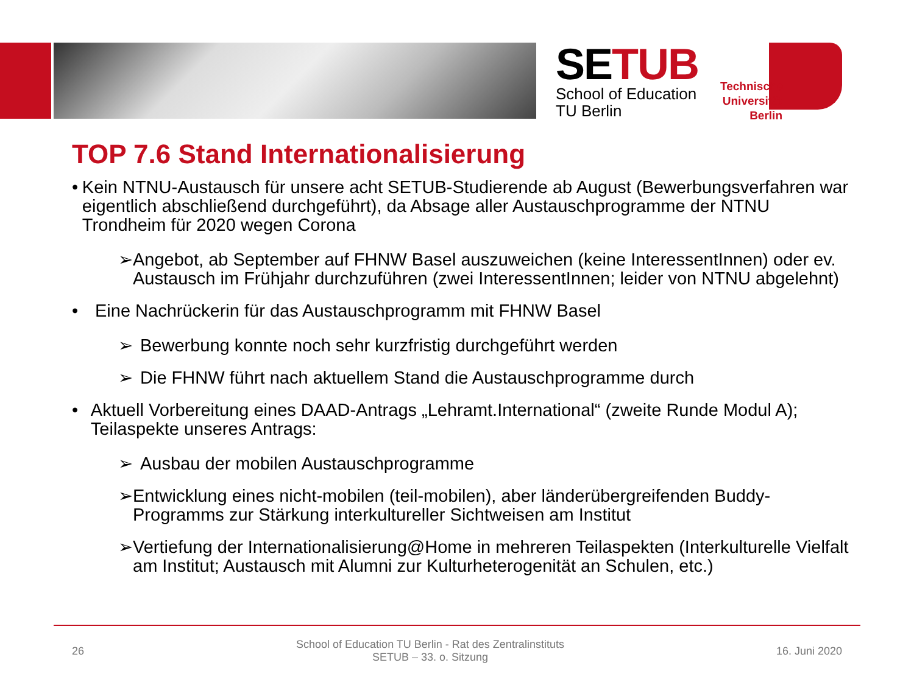SETUB
School of Education
TU Berlin
Technische Universität Berlin
TOP 7.6 Stand Internationalisierung
• Kein NTNU-Austausch für unsere acht SETUB-Studierende ab August (Bewerbungsverfahren war eigentlich abschließend durchgeführt), da Absage aller Austauschprogramme der NTNU Trondheim für 2020 wegen Corona
➢ Angebot, ab September auf FHNW Basel auszuweichen (keine InteressentInnen) oder ev. Austausch im Frühjahr durchzuführen (zwei InteressentInnen; leider von NTNU abgelehnt)
• Eine Nachrückerin für das Austauschprogramm mit FHNW Basel
➢ Bewerbung konnte noch sehr kurzfristig durchgeführt werden
➢ Die FHNW führt nach aktuellem Stand die Austauschprogramme durch
• Aktuell Vorbereitung eines DAAD-Antrags „Lehramt.International“ (zweite Runde Modul A); Teilaspekte unseres Antrags:
➢ Ausbau der mobilen Austauschprogramme
➢ Entwicklung eines nicht-mobilen (teil-mobilen), aber länderübergreifenden Buddy-Programms zur Stärkung interkultureller Sichtweisen am Institut
➢ Vertiefung der Internationalisierung@Home in mehreren Teilaspekten (Interkulturelle Vielfalt am Institut; Austausch mit Alumni zur Kulturheterogenität an Schulen, etc.)
26
School of Education TU Berlin - Rat des Zentralinstituts
SETUB – 33. o. Sitzung
16. Juni 2020